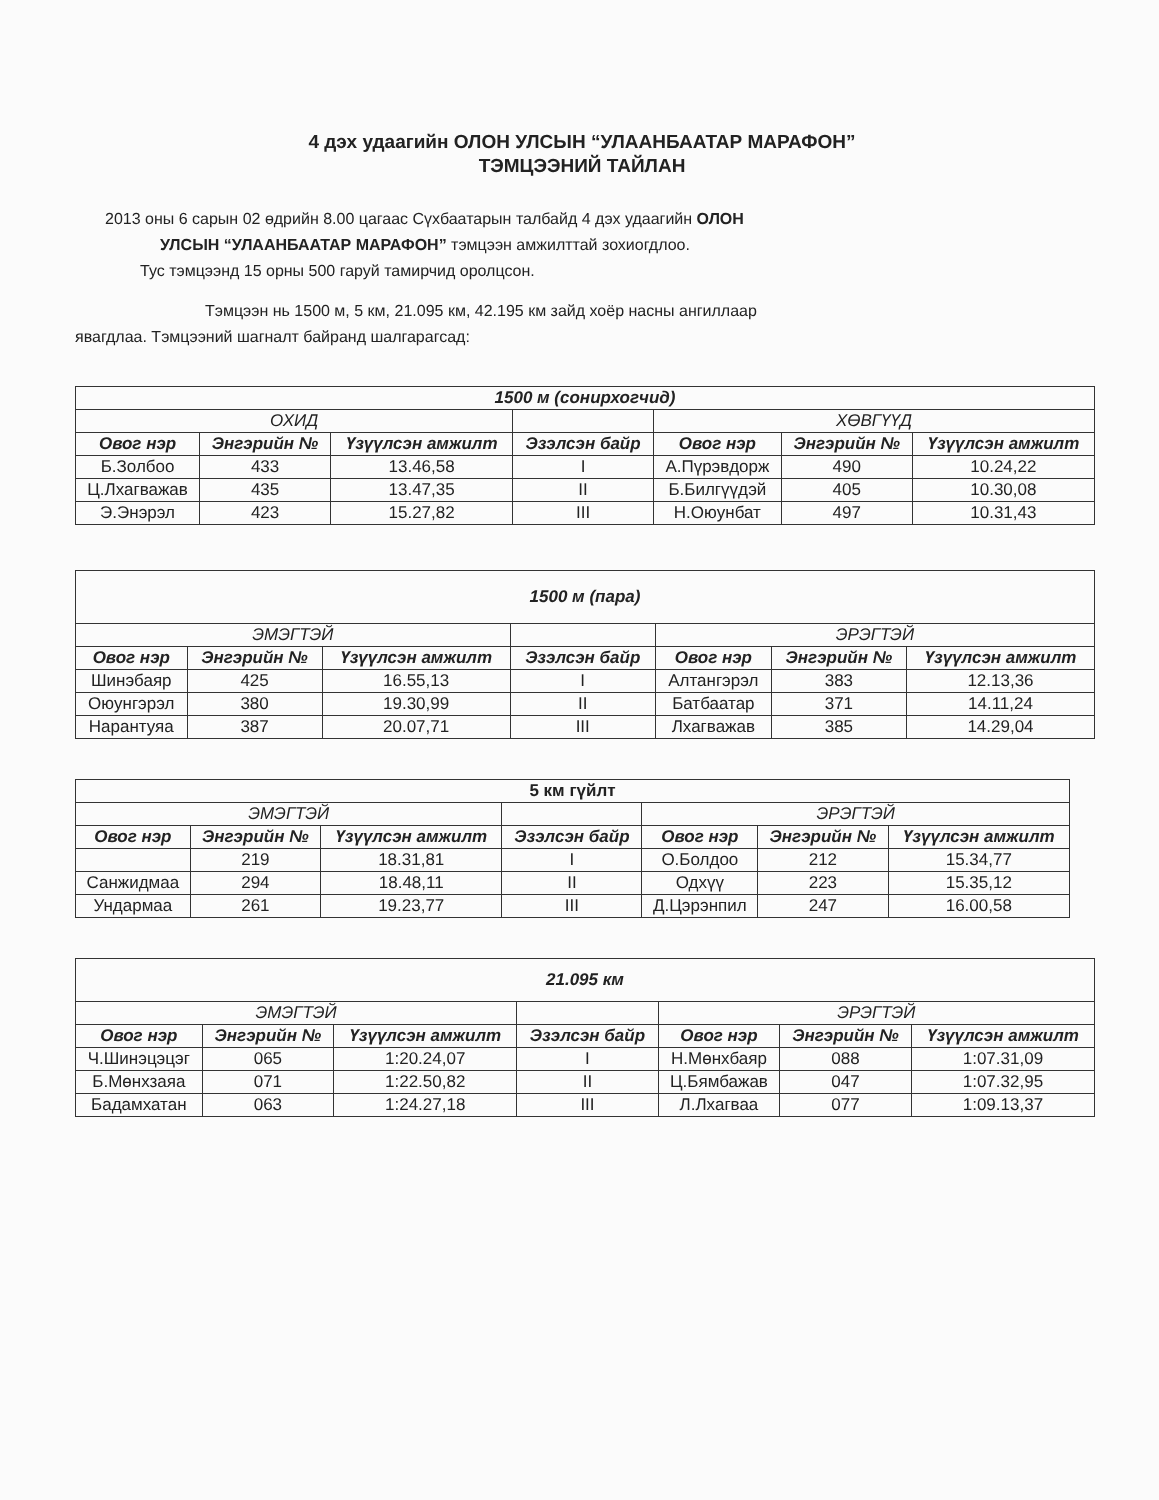4 дэх удаагийн ОЛОН УЛСЫН “УЛААНБААТАР МАРАФОН”
ТЭМЦЭЭНИЙ ТАЙЛАН
2013 оны 6 сарын 02 өдрийн 8.00 цагаас Сүхбаатарын талбайд 4 дэх удаагийн ОЛОН
УЛСЫН “УЛААНБААТАР МАРАФОН” тэмцээн амжилттай зохиогдлоо.
Тус тэмцээнд 15 орны 500 гаруй тамирчид оролцсон.
Тэмцээн нь 1500 м, 5 км, 21.095 км, 42.195 км зайд хоёр насны ангиллаар
явагдлаа. Тэмцээний шагналт байранд шалгарагсад:
| 1500 м (сонирхогчид) | | | | | | |
| ОХИД | | | | ХӨВГҮҮД | | |
| Овог нэр | Энгэрийн № | Үзүүлсэн амжилт | Эзэлсэн байр | Овог нэр | Энгэрийн № | Үзүүлсэн амжилт |
| Б.Золбоо | 433 | 13.46,58 | I | А.Пүрэвдорж | 490 | 10.24,22 |
| Ц.Лхагважав | 435 | 13.47,35 | II | Б.Билгүүдэй | 405 | 10.30,08 |
| Э.Энэрэл | 423 | 15.27,82 | III | Н.Оюунбат | 497 | 10.31,43 |
| 1500 м (пара) | | | | | | |
| ЭМЭГТЭЙ | | | | ЭРЭГТЭЙ | | |
| Овог нэр | Энгэрийн № | Үзүүлсэн амжилт | Эзэлсэн байр | Овог нэр | Энгэрийн № | Үзүүлсэн амжилт |
| Шинэбаяр | 425 | 16.55,13 | I | Алтангэрэл | 383 | 12.13,36 |
| Оюунгэрэл | 380 | 19.30,99 | II | Батбаатар | 371 | 14.11,24 |
| Нарантуяа | 387 | 20.07,71 | III | Лхагважав | 385 | 14.29,04 |
| 5 км гүйлт | | | | | | |
| ЭМЭГТЭЙ | | | | ЭРЭГТЭЙ | | |
| Овог нэр | Энгэрийн № | Үзүүлсэн амжилт | Эзэлсэн байр | Овог нэр | Энгэрийн № | Үзүүлсэн амжилт |
| | 219 | 18.31,81 | I | О.Болдоо | 212 | 15.34,77 |
| Санжидмаа | 294 | 18.48,11 | II | Одхүү | 223 | 15.35,12 |
| Ундармаа | 261 | 19.23,77 | III | Д.Цэрэнпил | 247 | 16.00,58 |
| 21.095 км | | | | | | |
| ЭМЭГТЭЙ | | | | ЭРЭГТЭЙ | | |
| Овог нэр | Энгэрийн № | Үзүүлсэн амжилт | Эзэлсэн байр | Овог нэр | Энгэрийн № | Үзүүлсэн амжилт |
| Ч.Шинэцэцэг | 065 | 1:20.24,07 | I | Н.Мөнхбаяр | 088 | 1:07.31,09 |
| Б.Мөнхзаяа | 071 | 1:22.50,82 | II | Ц.Бямбажав | 047 | 1:07.32,95 |
| Бадамхатан | 063 | 1:24.27,18 | III | Л.Лхагваа | 077 | 1:09.13,37 |